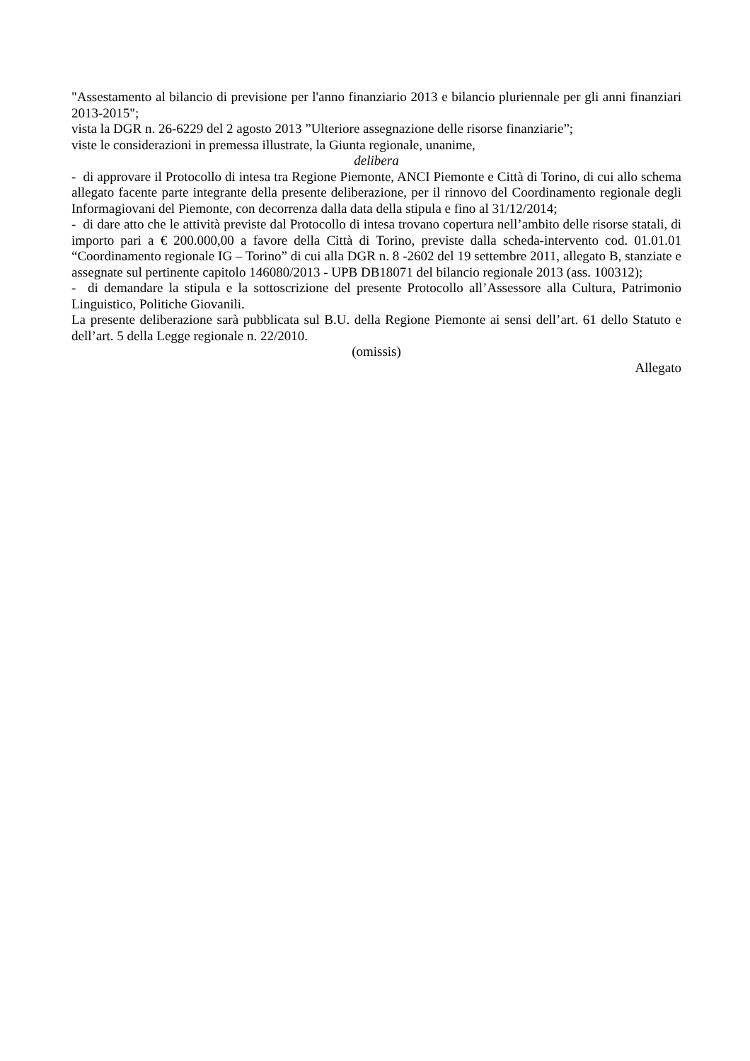"Assestamento al bilancio di previsione per l'anno finanziario 2013 e bilancio pluriennale per gli anni finanziari 2013-2015";
vista la DGR n. 26-6229 del 2 agosto 2013 ”Ulteriore assegnazione delle risorse finanziarie”;
viste le considerazioni in premessa illustrate, la Giunta regionale, unanime,
delibera
- di approvare il Protocollo di intesa tra Regione Piemonte, ANCI Piemonte e Città di Torino, di cui allo schema allegato facente parte integrante della presente deliberazione, per il rinnovo del Coordinamento regionale degli Informagiovani del Piemonte, con decorrenza dalla data della stipula e fino al 31/12/2014;
- di dare atto che le attività previste dal Protocollo di intesa trovano copertura nell’ambito delle risorse statali, di importo pari a € 200.000,00 a favore della Città di Torino, previste dalla scheda-intervento cod. 01.01.01 “Coordinamento regionale IG – Torino” di cui alla DGR n. 8 -2602 del 19 settembre 2011, allegato B, stanziate e assegnate sul pertinente capitolo 146080/2013 - UPB DB18071 del bilancio regionale 2013 (ass. 100312);
- di demandare la stipula e la sottoscrizione del presente Protocollo all’Assessore alla Cultura, Patrimonio Linguistico, Politiche Giovanili.
La presente deliberazione sarà pubblicata sul B.U. della Regione Piemonte ai sensi dell’art. 61 dello Statuto e dell’art. 5 della Legge regionale n. 22/2010.
(omissis)
Allegato